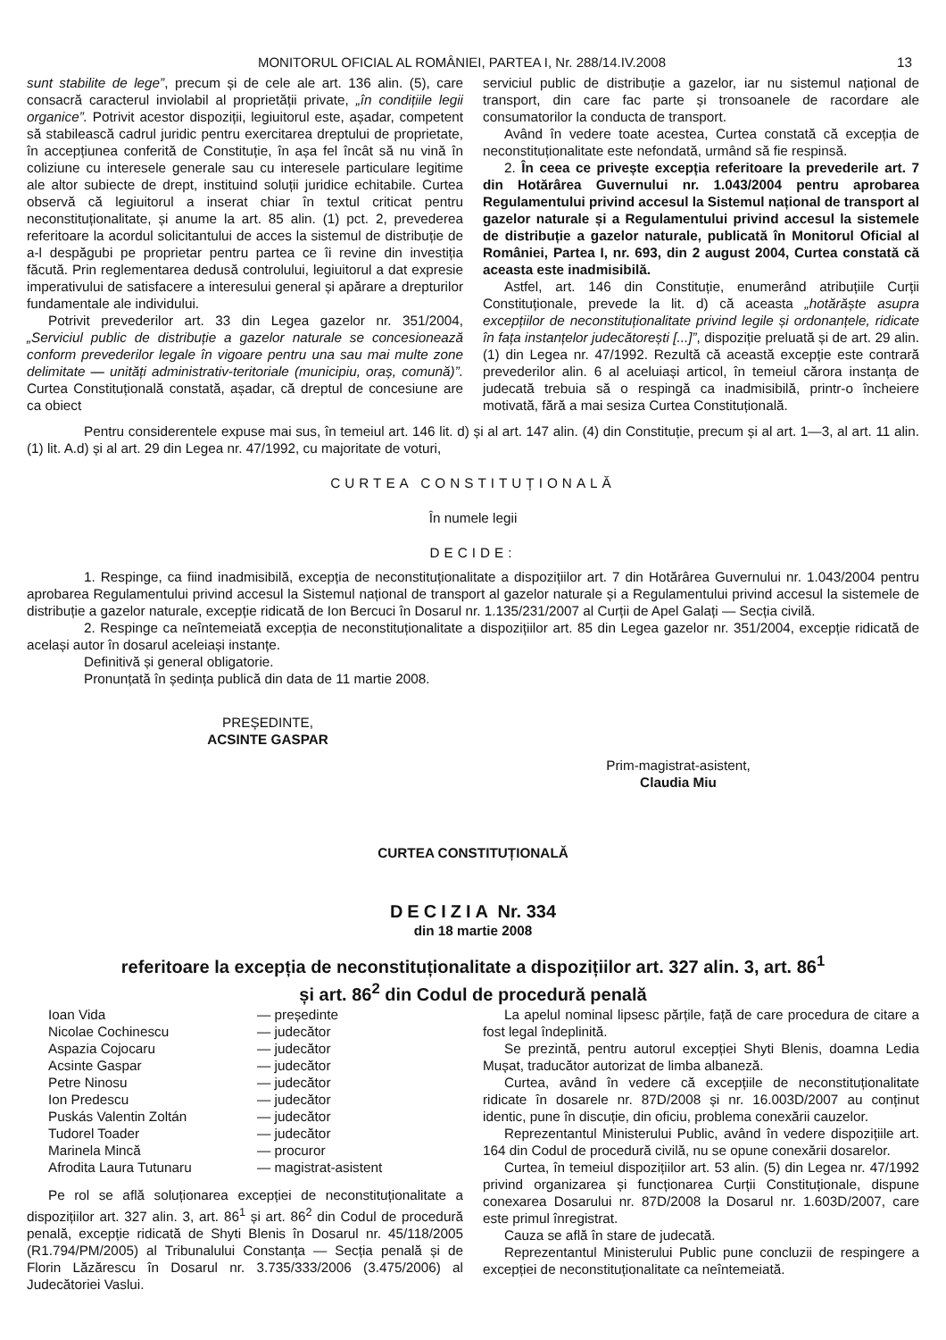MONITORUL OFICIAL AL ROMÂNIEI, PARTEA I, Nr. 288/14.IV.2008
13
sunt stabilite de lege”, precum și de cele ale art. 136 alin. (5), care consacră caracterul inviolabil al proprietății private, „în condițiile legii organice”. Potrivit acestor dispoziții, legiuitorul este, așadar, competent să stabilească cadrul juridic pentru exercitarea dreptului de proprietate, în accepțiunea conferită de Constituție, în așa fel încât să nu vină în coliziune cu interesele generale sau cu interesele particulare legitime ale altor subiecte de drept, instituind soluții juridice echitabile. Curtea observă că legiuitorul a inserat chiar în textul criticat pentru neconstituționalitate, și anume la art. 85 alin. (1) pct. 2, prevederea referitoare la acordul solicitantului de acces la sistemul de distribuție de a-l despăgubi pe proprietar pentru partea ce îi revine din investiția făcută. Prin reglementarea dedusă controlului, legiuitorul a dat expresie imperativului de satisfacere a interesului general și apărare a drepturilor fundamentale ale individului.
Potrivit prevederilor art. 33 din Legea gazelor nr. 351/2004, „Serviciul public de distribuție a gazelor naturale se concesionează conform prevederilor legale în vigoare pentru una sau mai multe zone delimitate — unități administrativ-teritoriale (municipiu, oraș, comună)”. Curtea Constituțională constată, așadar, că dreptul de concesiune are ca obiect
serviciul public de distribuție a gazelor, iar nu sistemul național de transport, din care fac parte și tronsoanele de racordare ale consumatorilor la conducta de transport.
Având în vedere toate acestea, Curtea constată că excepția de neconstituționalitate este nefondată, urmând să fie respinsă.
2. În ceea ce privește excepția referitoare la prevederile art. 7 din Hotărârea Guvernului nr. 1.043/2004 pentru aprobarea Regulamentului privind accesul la Sistemul național de transport al gazelor naturale și a Regulamentului privind accesul la sistemele de distribuție a gazelor naturale, publicată în Monitorul Oficial al României, Partea I, nr. 693, din 2 august 2004, Curtea constată că aceasta este inadmisibilă.
Astfel, art. 146 din Constituție, enumerând atribuțiile Curții Constituționale, prevede la lit. d) că aceasta „hotărăște asupra excepțiilor de neconstituționalitate privind legile și ordonanțele, ridicate în fața instanțelor judecătorești [...]”, dispoziție preluată și de art. 29 alin. (1) din Legea nr. 47/1992. Rezultă că această excepție este contrară prevederilor alin. 6 al aceluiași articol, în temeiul cărora instanța de judecată trebuia să o respingă ca inadmisibilă, printr-o încheiere motivată, fără a mai sesiza Curtea Constituțională.
Pentru considerentele expuse mai sus, în temeiul art. 146 lit. d) și al art. 147 alin. (4) din Constituție, precum și al art. 1—3, al art. 11 alin. (1) lit. A.d) și al art. 29 din Legea nr. 47/1992, cu majoritate de voturi,
CURTEA CONSTITUȚIONALĂ
În numele legii
DECIDE:
1. Respinge, ca fiind inadmisibilă, excepția de neconstituționalitate a dispozițiilor art. 7 din Hotărârea Guvernului nr. 1.043/2004 pentru aprobarea Regulamentului privind accesul la Sistemul național de transport al gazelor naturale și a Regulamentului privind accesul la sistemele de distribuție a gazelor naturale, excepție ridicată de Ion Bercuci în Dosarul nr. 1.135/231/2007 al Curții de Apel Galați — Secția civilă.
2. Respinge ca neîntemeiată excepția de neconstituționalitate a dispozițiilor art. 85 din Legea gazelor nr. 351/2004, excepție ridicată de același autor în dosarul aceleiași instanțe.
Definitivă și general obligatorie.
Pronunțată în ședința publică din data de 11 martie 2008.
PREȘEDINTE,
ACSINTE GASPAR
Prim-magistrat-asistent,
Claudia Miu
CURTEA CONSTITUȚIONALĂ
DECIZIA Nr. 334
din 18 martie 2008
referitoare la excepția de neconstituționalitate a dispozițiilor art. 327 alin. 3, art. 86<sup>1</sup>
și art. 86<sup>2</sup> din Codul de procedură penală
| Ioan Vida | — președinte |
| Nicolae Cochinescu | — judecător |
| Aspazia Cojocaru | — judecător |
| Acsinte Gaspar | — judecător |
| Petre Ninosu | — judecător |
| Ion Predescu | — judecător |
| Puskás Valentin Zoltán | — judecător |
| Tudorel Toader | — judecător |
| Marinela Mincă | — procuror |
| Afrodita Laura Tutunaru | — magistrat-asistent |
Pe rol se află soluționarea excepției de neconstituționalitate a dispozițiilor art. 327 alin. 3, art. 86<sup>1</sup> și art. 86<sup>2</sup> din Codul de procedură penală, excepție ridicată de Shyti Blenis în Dosarul nr. 45/118/2005 (R1.794/PM/2005) al Tribunalului Constanța — Secția penală și de Florin Lăzărescu în Dosarul nr. 3.735/333/2006 (3.475/2006) al Judecătoriei Vaslui.
La apelul nominal lipsesc părțile, față de care procedura de citare a fost legal îndeplinită.
Se prezintă, pentru autorul excepției Shyti Blenis, doamna Ledia Mușat, traducător autorizat de limba albaneză.
Curtea, având în vedere că excepțiile de neconstituționalitate ridicate în dosarele nr. 87D/2008 și nr. 16.003D/2007 au conținut identic, pune în discuție, din oficiu, problema conexării cauzelor.
Reprezentantul Ministerului Public, având în vedere dispozițiile art. 164 din Codul de procedură civilă, nu se opune conexării dosarelor.
Curtea, în temeiul dispozițiilor art. 53 alin. (5) din Legea nr. 47/1992 privind organizarea și funcționarea Curții Constituționale, dispune conexarea Dosarului nr. 87D/2008 la Dosarul nr. 1.603D/2007, care este primul înregistrat.
Cauza se află în stare de judecată.
Reprezentantul Ministerului Public pune concluzii de respingere a excepției de neconstituționalitate ca neîntemeiată.